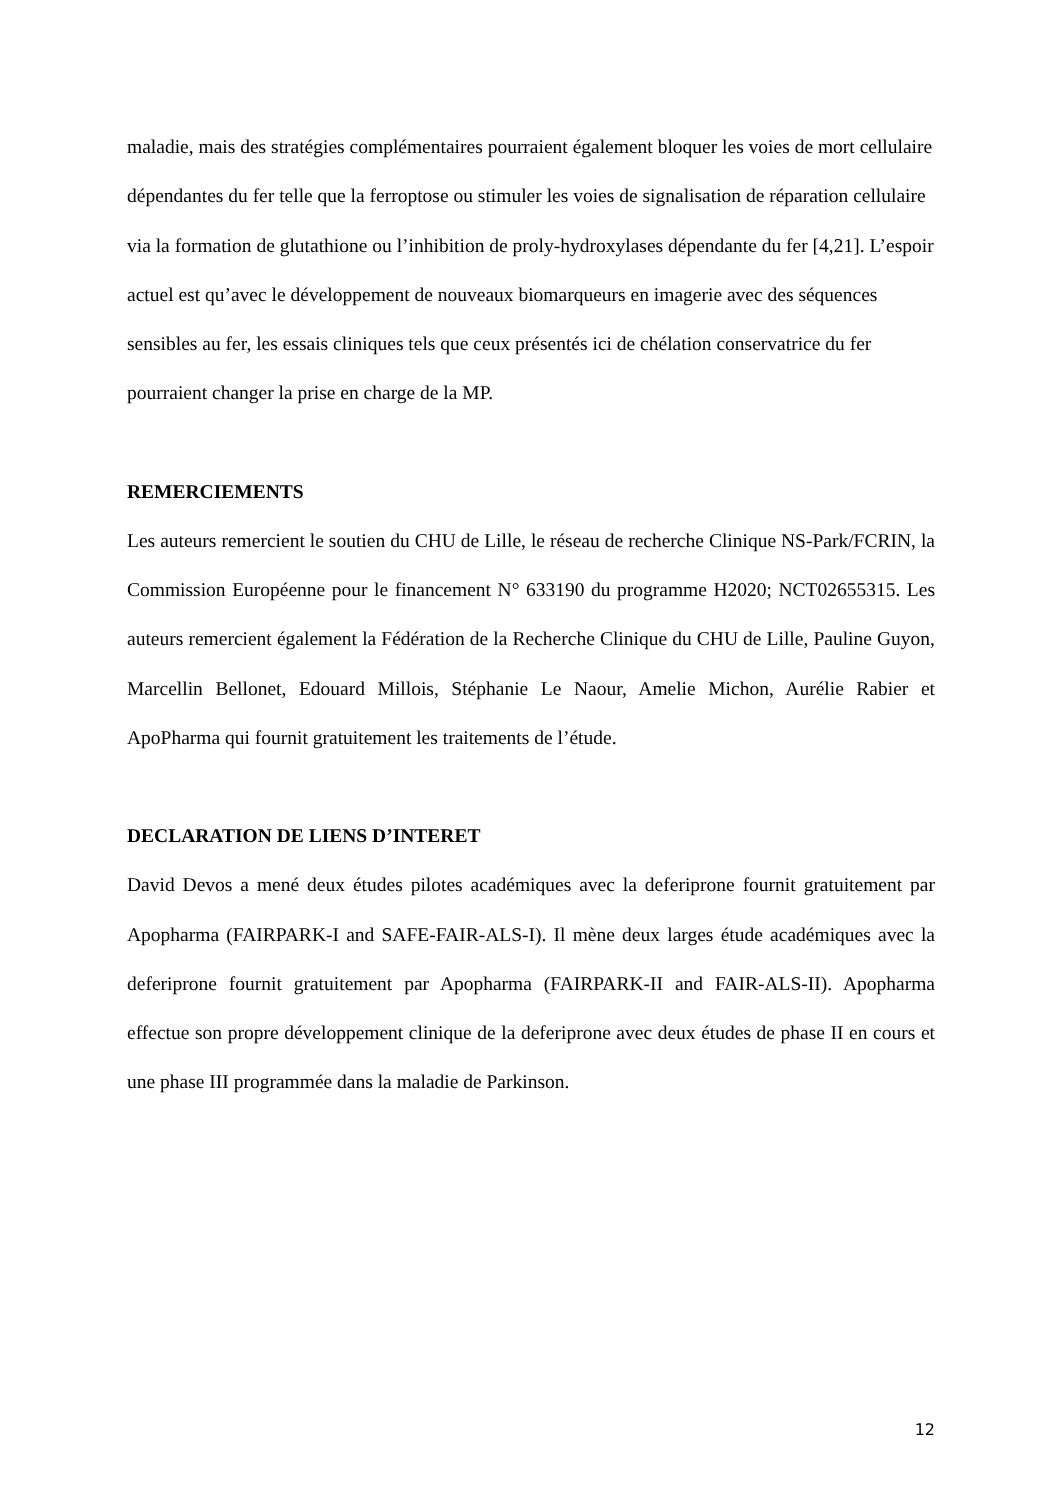maladie, mais des stratégies complémentaires pourraient également bloquer les voies de mort cellulaire dépendantes du fer telle que la ferroptose ou stimuler les voies de signalisation de réparation cellulaire via la formation de glutathione ou l’inhibition de proly-hydroxylases dépendante du fer [4,21]. L’espoir actuel est qu’avec le développement de nouveaux biomarqueurs en imagerie avec des séquences sensibles au fer, les essais cliniques tels que ceux présentés ici de chélation conservatrice du fer pourraient changer la prise en charge de la MP.
REMERCIEMENTS
Les auteurs remercient le soutien du CHU de Lille, le réseau de recherche Clinique NS-Park/FCRIN, la Commission Européenne pour le financement N° 633190 du programme H2020; NCT02655315. Les auteurs remercient également la Fédération de la Recherche Clinique du CHU de Lille, Pauline Guyon, Marcellin Bellonet, Edouard Millois, Stéphanie Le Naour, Amelie Michon, Aurélie Rabier et ApoPharma qui fournit gratuitement les traitements de l’étude.
DECLARATION DE LIENS D’INTERET
David Devos a mené deux études pilotes académiques avec la deferiprone fournit gratuitement par Apopharma (FAIRPARK-I and SAFE-FAIR-ALS-I). Il mène deux larges étude académiques avec la deferiprone fournit gratuitement par Apopharma (FAIRPARK-II and FAIR-ALS-II). Apopharma effectue son propre développement clinique de la deferiprone avec deux études de phase II en cours et une phase III programmée dans la maladie de Parkinson.
12